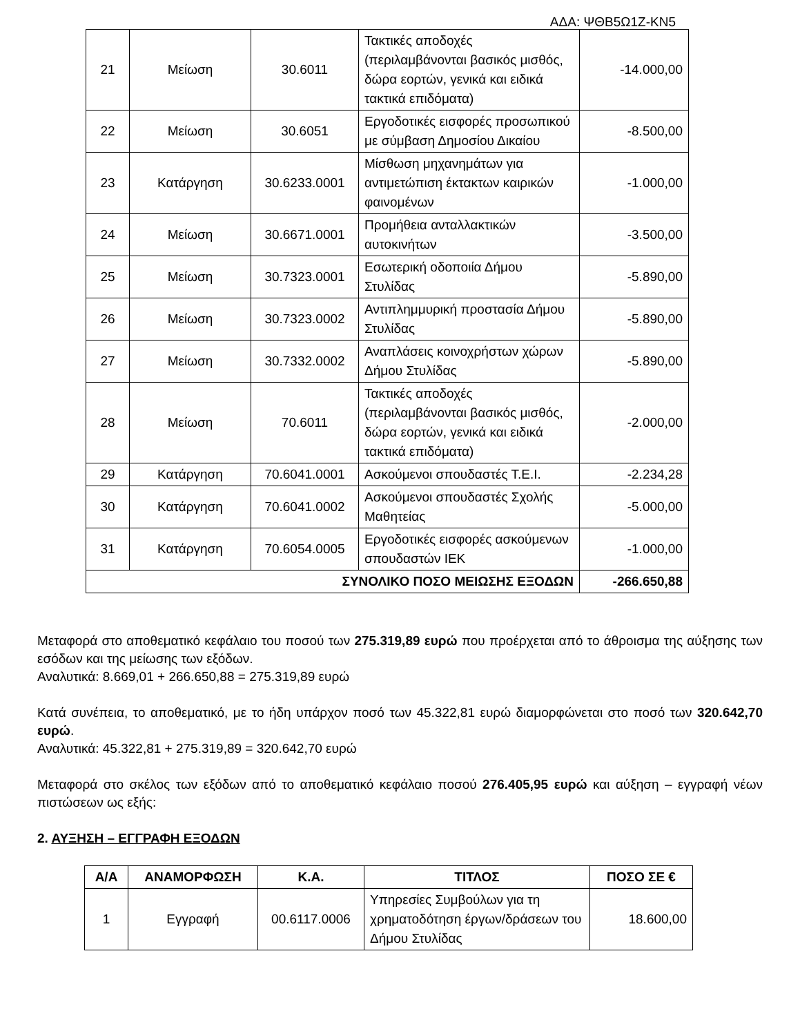ΑΔΑ: ΨΘΒ5Ω1Ζ-ΚΝ5
| 21 | Μείωση | 30.6011 | Τακτικές αποδοχές (περιλαμβάνονται βασικός μισθός, δώρα εορτών, γενικά και ειδικά τακτικά επιδόματα) | -14.000,00 |
| 22 | Μείωση | 30.6051 | Εργοδοτικές εισφορές προσωπικού με σύμβαση Δημοσίου Δικαίου | -8.500,00 |
| 23 | Κατάργηση | 30.6233.0001 | Μίσθωση μηχανημάτων για αντιμετώπιση έκτακτων καιρικών φαινομένων | -1.000,00 |
| 24 | Μείωση | 30.6671.0001 | Προμήθεια ανταλλακτικών αυτοκινήτων | -3.500,00 |
| 25 | Μείωση | 30.7323.0001 | Εσωτερική οδοποιία Δήμου Στυλίδας | -5.890,00 |
| 26 | Μείωση | 30.7323.0002 | Αντιπλημμυρική προστασία Δήμου Στυλίδας | -5.890,00 |
| 27 | Μείωση | 30.7332.0002 | Αναπλάσεις κοινοχρήστων χώρων Δήμου Στυλίδας | -5.890,00 |
| 28 | Μείωση | 70.6011 | Τακτικές αποδοχές (περιλαμβάνονται βασικός μισθός, δώρα εορτών, γενικά και ειδικά τακτικά επιδόματα) | -2.000,00 |
| 29 | Κατάργηση | 70.6041.0001 | Ασκούμενοι σπουδαστές Τ.Ε.Ι. | -2.234,28 |
| 30 | Κατάργηση | 70.6041.0002 | Ασκούμενοι σπουδαστές Σχολής Μαθητείας | -5.000,00 |
| 31 | Κατάργηση | 70.6054.0005 | Εργοδοτικές εισφορές ασκούμενων σπουδαστών ΙΕΚ | -1.000,00 |
| ΣΥΝΟΛΙΚΟ ΠΟΣΟ ΜΕΙΩΣΗΣ ΕΞΟΔΩΝ | | | | -266.650,88 |
Μεταφορά στο αποθεματικό κεφάλαιο του ποσού των 275.319,89 ευρώ που προέρχεται από το άθροισμα της αύξησης των εσόδων και της μείωσης των εξόδων.
Αναλυτικά: 8.669,01 + 266.650,88 = 275.319,89 ευρώ
Κατά συνέπεια, το αποθεματικό, με το ήδη υπάρχον ποσό των 45.322,81 ευρώ διαμορφώνεται στο ποσό των 320.642,70 ευρώ.
Αναλυτικά: 45.322,81 + 275.319,89 = 320.642,70 ευρώ
Μεταφορά στο σκέλος των εξόδων από το αποθεματικό κεφάλαιο ποσού 276.405,95 ευρώ και αύξηση – εγγραφή νέων πιστώσεων ως εξής:
2. ΑΥΞΗΣΗ – ΕΓΓΡΑΦΗ ΕΞΟΔΩΝ
| Α/Α | ΑΝΑΜΟΡΦΩΣΗ | Κ.Α. | ΤΙΤΛΟΣ | ΠΟΣΟ ΣΕ € |
| --- | --- | --- | --- | --- |
| 1 | Εγγραφή | 00.6117.0006 | Υπηρεσίες Συμβούλων για τη χρηματοδότηση έργων/δράσεων του Δήμου Στυλίδας | 18.600,00 |